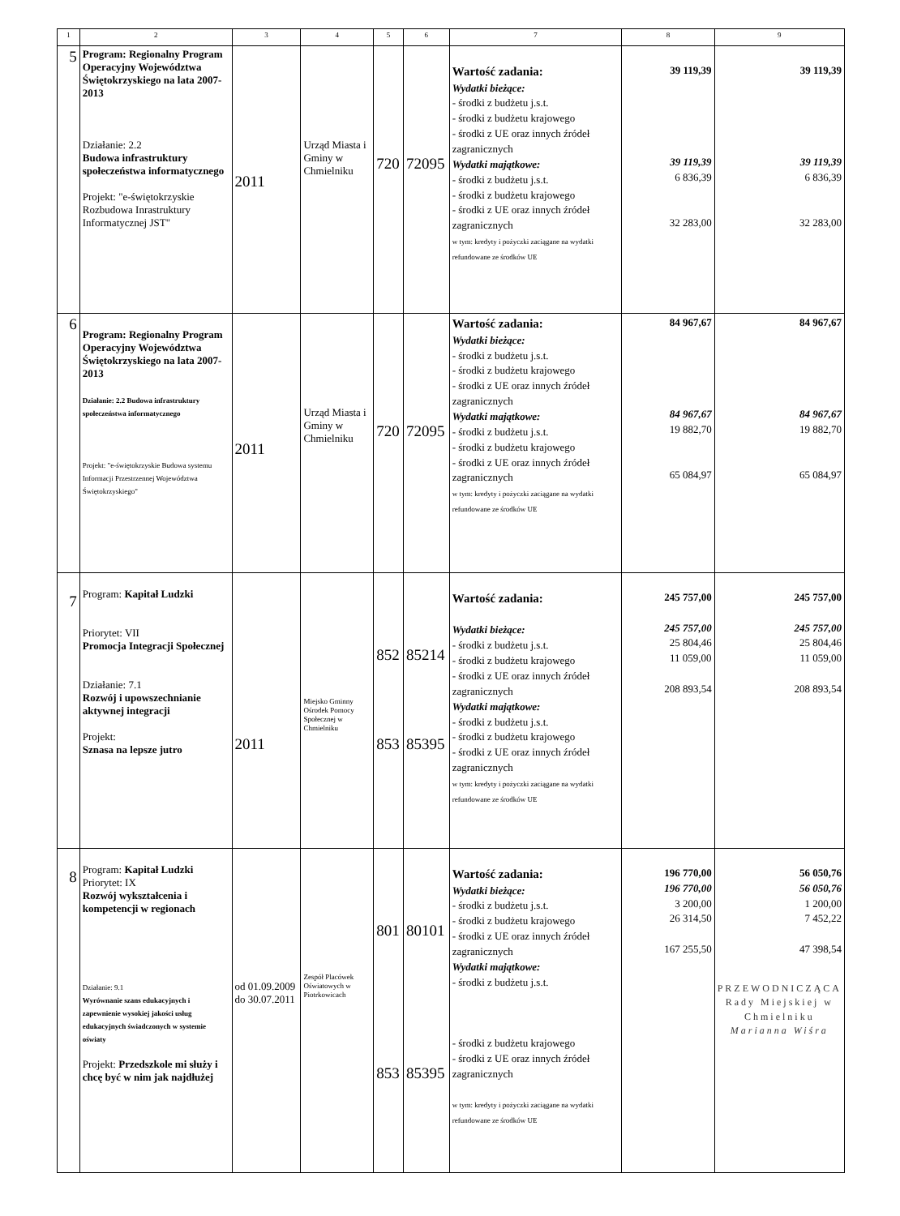| 1 | 2 | 3 | 4 | 5 | 6 | 7 | 8 | 9 |
| --- | --- | --- | --- | --- | --- | --- | --- | --- |
| 5 | Program: Regionalny Program Operacyjny Województwa Świętokrzyskiego na lata 2007-2013 Działanie: 2.2 Budowa infrastruktury społeczeństwa informatycznego Projekt: "e-świętokrzyskie Rozbudowa Inrastruktury Informatycznej JST" | 2011 | Urząd Miasta i Gminy w Chmielniku | 720 | 72095 | Wartość zadania: Wydatki bieżące: - środki z budżetu j.s.t. - środki z budżetu krajowego - środki z UE oraz innych źródeł zagranicznych Wydatki majątkowe: - środki z budżetu j.s.t. - środki z budżetu krajowego - środki z UE oraz innych źródeł zagranicznych w tym: kredyty i pożyczki zaciągane na wydatki refundowane ze środków UE | 39 119,39 39 119,39 6 836,39 32 283,00 | 39 119,39 39 119,39 6 836,39 32 283,00 |
| 6 | Program: Regionalny Program Operacyjny Województwa Świętokrzyskiego na lata 2007-2013 Działanie: 2.2 Budowa infrastruktury społeczeństwa informatycznego Projekt: "e-świętokrzyskie Budowa systemu Informacji Przestrzennej Województwa Świętokrzyskiego" | 2011 | Urząd Miasta i Gminy w Chmielniku | 720 | 72095 | Wartość zadania: Wydatki bieżące: - środki z budżetu j.s.t. - środki z budżetu krajowego - środki z UE oraz innych źródeł zagranicznych Wydatki majątkowe: - środki z budżetu j.s.t. - środki z budżetu krajowego - środki z UE oraz innych źródeł zagranicznych w tym: kredyty i pożyczki zaciągane na wydatki refundowane ze środków UE | 84 967,67 84 967,67 19 882,70 65 084,97 | 84 967,67 84 967,67 19 882,70 65 084,97 |
| 7 | Program: Kapitał Ludzki Priorytet: VII Promocja Integracji Społecznej Działanie: 7.1 Rozwój i upowszechnianie aktywnej integracji Projekt: Sznasa na lepsze jutro | 2011 | Miejsko Gminny Ośrodek Pomocy Społecznej w Chmielniku | 852 853 | 85214 85395 | Wartość zadania: Wydatki bieżące: - środki z budżetu j.s.t. - środki z budżetu krajowego - środki z UE oraz innych źródeł zagranicznych Wydatki majątkowe: - środki z budżetu j.s.t. - środki z budżetu krajowego - środki z UE oraz innych źródeł zagranicznych w tym: kredyty i pożyczki zaciągane na wydatki refundowane ze środków UE | 245 757,00 245 757,00 25 804,46 11 059,00 208 893,54 | 245 757,00 245 757,00 25 804,46 11 059,00 208 893,54 |
| 8 | Program: Kapitał Ludzki Priorytet: IX Rozwój wykształcenia i kompetencji w regionach Działanie: 9.1 Wyrównanie szans edukacyjnych i zapewnienie wysokiej jakości usług edukacyjnych świadczonych w systemie oświaty Projekt: Przedszkole mi służy i chcę być w nim jak najdłużej | od 01.09.2009 do 30.07.2011 | Zespół Placówek Oświatowych w Piotrkowicach | 801 853 | 80101 85395 | Wartość zadania: Wydatki bieżące: - środki z budżetu j.s.t. - środki z budżetu krajowego - środki z UE oraz innych źródeł zagranicznych Wydatki majątkowe: - środki z budżetu j.s.t. - środki z budżetu krajowego - środki z UE oraz innych źródeł zagranicznych w tym: kredyty i pożyczki zaciągane na wydatki refundowane ze środków UE | 196 770,00 196 770,00 3 200,00 26 314,50 167 255,50 | 56 050,76 56 050,76 1 200,00 7 452,22 47 398,54 PRZEWODNICZĄCA Rady Miejskiej w Chmielniku Marianna Wiśra |